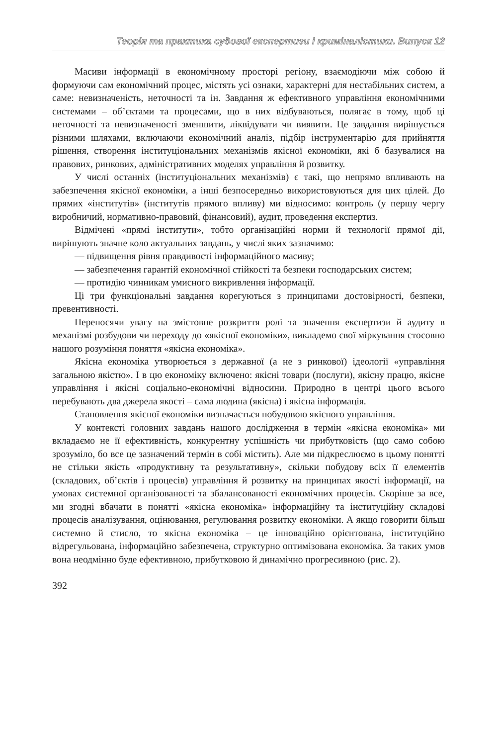Теорія та практика судової експертизи і криміналістики. Випуск 12
Масиви інформації в економічному просторі регіону, взаємодіючи між собою й формуючи сам економічний процес, містять усі ознаки, характерні для нестабільних систем, а саме: невизначеність, неточності та ін. Завдання ж ефективного управління економічними системами – об’єктами та процесами, що в них відбуваються, полягає в тому, щоб ці неточності та невизначеності зменшити, ліквідувати чи виявити. Це завдання вирішується різними шляхами, включаючи економічний аналіз, підбір інструментарію для прийняття рішення, створення інституціональних механізмів якісної економіки, які б базувалися на правових, ринкових, адміністративних моделях управління й розвитку.
У числі останніх (інституціональних механізмів) є такі, що непрямо впливають на забезпечення якісної економіки, а інші безпосередньо використовуються для цих цілей. До прямих «інститутів» (інститутів прямого впливу) ми відносимо: контроль (у першу чергу виробничий, нормативно-правовий, фінансовий), аудит, проведення експертиз.
Відмічені «прямі інститути», тобто організаційні норми й технології прямої дії, вирішують значне коло актуальних завдань, у числі яких зазначимо:
— підвищення рівня правдивості інформаційного масиву;
— забезпечення гарантій економічної стійкості та безпеки господарських систем;
— протидію чинникам умисного викривлення інформації.
Ці три функціональні завдання корегуються з принципами достовірності, безпеки, превентивності.
Переносячи увагу на змістовне розкриття ролі та значення експертизи й аудиту в механізмі розбудови чи переходу до «якісної економіки», викладемо свої міркування стосовно нашого розуміння поняття «якісна економіка».
Якісна економіка утворюється з державної (а не з ринкової) ідеології «управління загальною якістю». І в цю економіку включено: якісні товари (послуги), якісну працю, якісне управління і якісні соціально-економічні відносини. Природно в центрі цього всього перебувають два джерела якості – сама людина (якісна) і якісна інформація.
Становлення якісної економіки визначається побудовою якісного управління.
У контексті головних завдань нашого дослідження в термін «якісна економіка» ми вкладаємо не її ефективність, конкурентну успішність чи прибутковість (що само собою зрозуміло, бо все це зазначений термін в собі містить). Але ми підкреслюємо в цьому понятті не стільки якість «продуктивну та результативну», скільки побудову всіх її елементів (складових, об’єктів і процесів) управління й розвитку на принципах якості інформації, на умовах системної організованості та збалансованості економічних процесів. Скоріше за все, ми згодні вбачати в понятті «якісна економіка» інформаційну та інституційну складові процесів аналізування, оцінювання, регулювання розвитку економіки. А якщо говорити більш системно й стисло, то якісна економіка – це інноваційно орієнтована, інституційно відрегульована, інформаційно забезпечена, структурно оптимізована економіка. За таких умов вона неодмінно буде ефективною, прибутковою й динамічно прогресивною (рис. 2).
392